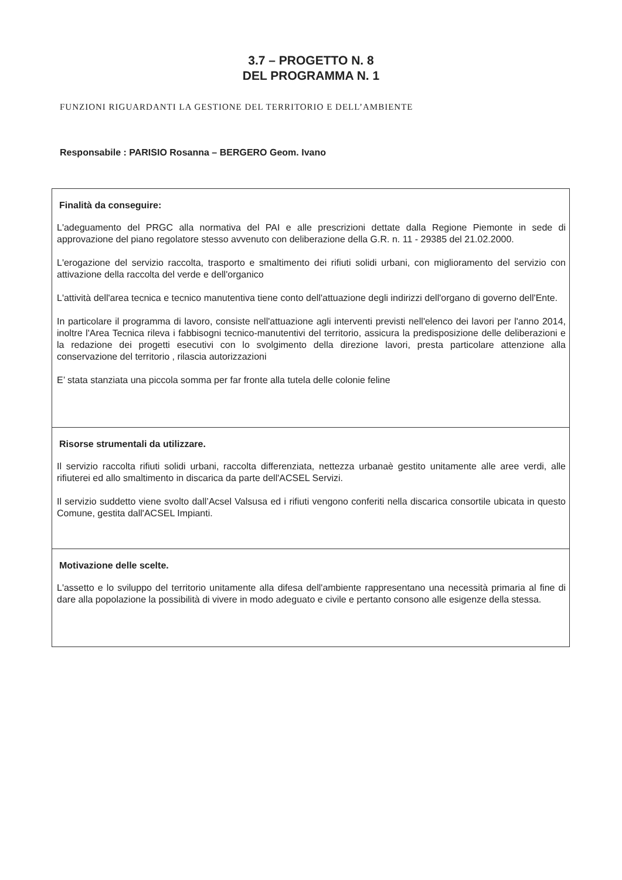3.7 – PROGETTO N. 8
DEL PROGRAMMA N. 1
FUNZIONI RIGUARDANTI LA GESTIONE DEL TERRITORIO E DELL’AMBIENTE
Responsabile : PARISIO Rosanna – BERGERO Geom. Ivano
| Finalità da conseguire: L'adeguamento del PRGC alla normativa del PAI e alle prescrizioni dettate dalla Regione Piemonte in sede di approvazione del piano regolatore stesso avvenuto con deliberazione della G.R. n. 11 - 29385 del 21.02.2000. L'erogazione del servizio raccolta, trasporto e smaltimento dei rifiuti solidi urbani, con miglioramento del servizio con attivazione della raccolta del verde e dell'organico L'attività dell'area tecnica e tecnico manutentiva tiene conto dell'attuazione degli indirizzi dell'organo di governo dell'Ente. In particolare il programma di lavoro, consiste nell'attuazione agli interventi previsti nell'elenco dei lavori per l'anno 2014, inoltre l'Area Tecnica rileva i fabbisogni tecnico-manutentivi del territorio, assicura la predisposizione delle deliberazioni e la redazione dei progetti esecutivi con lo svolgimento della direzione lavori, presta particolare attenzione alla conservazione del territorio , rilascia autorizzazioni E’ stata stanziata una piccola somma per far fronte alla tutela delle colonie feline |
| Risorse strumentali da utilizzare. Il servizio raccolta rifiuti solidi urbani, raccolta differenziata, nettezza urbanaè gestito unitamente alle aree verdi, alle rifiuterei ed allo smaltimento in discarica da parte dell'ACSEL Servizi. Il servizio suddetto viene svolto dall’Acsel Valsusa ed i rifiuti vengono conferiti nella discarica consortile ubicata in questo Comune, gestita dall'ACSEL Impianti. |
| Motivazione delle scelte. L'assetto e lo sviluppo del territorio unitamente alla difesa dell'ambiente rappresentano una necessità primaria al fine di dare alla popolazione la possibilità di vivere in modo adeguato e civile e pertanto consono alle esigenze della stessa. |